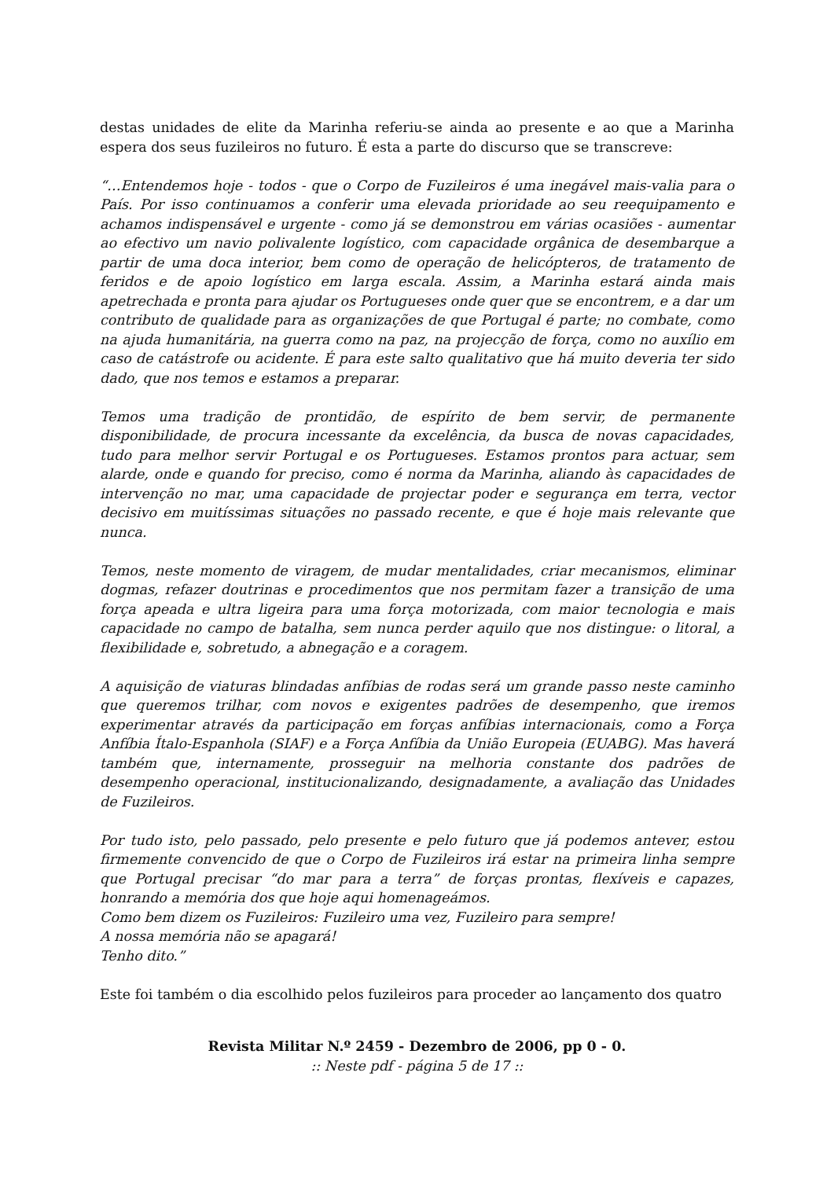destas unidades de elite da Marinha referiu-se ainda ao presente e ao que a Marinha espera dos seus fuzileiros no futuro. É esta a parte do discurso que se transcreve:
“…Entendemos hoje - todos - que o Corpo de Fuzileiros é uma inegável mais-valia para o País. Por isso continuamos a conferir uma elevada prioridade ao seu reequipamento e achamos indispensável e urgente - como já se demonstrou em várias ocasiões - aumentar ao efectivo um navio polivalente logístico, com capacidade orgânica de desembarque a partir de uma doca interior, bem como de operação de helicópteros, de tratamento de feridos e de apoio logístico em larga escala. Assim, a Marinha estará ainda mais apetrechada e pronta para ajudar os Portugueses onde quer que se encontrem, e a dar um contributo de qualidade para as organizações de que Portugal é parte; no combate, como na ajuda humanitária, na guerra como na paz, na projecção de força, como no auxílio em caso de catástrofe ou acidente. É para este salto qualitativo que há muito deveria ter sido dado, que nos temos e estamos a preparar.
Temos uma tradição de prontidão, de espírito de bem servir, de permanente disponibilidade, de procura incessante da excelência, da busca de novas capacidades, tudo para melhor servir Portugal e os Portugueses. Estamos prontos para actuar, sem alarde, onde e quando for preciso, como é norma da Marinha, aliando às capacidades de intervenção no mar, uma capacidade de projectar poder e segurança em terra, vector decisivo em muitíssimas situações no passado recente, e que é hoje mais relevante que nunca.
Temos, neste momento de viragem, de mudar mentalidades, criar mecanismos, eliminar dogmas, refazer doutrinas e procedimentos que nos permitam fazer a transição de uma força apeada e ultra ligeira para uma força motorizada, com maior tecnologia e mais capacidade no campo de batalha, sem nunca perder aquilo que nos distingue: o litoral, a flexibilidade e, sobretudo, a abnegação e a coragem.
A aquisição de viaturas blindadas anfíbias de rodas será um grande passo neste caminho que queremos trilhar, com novos e exigentes padrões de desempenho, que iremos experimentar através da participação em forças anfíbias internacionais, como a Força Anfíbia Ítalo-Espanhola (SIAF) e a Força Anfíbia da União Europeia (EUABG). Mas haverá também que, internamente, prosseguir na melhoria constante dos padrões de desempenho operacional, institucionalizando, designadamente, a avaliação das Unidades de Fuzileiros.
Por tudo isto, pelo passado, pelo presente e pelo futuro que já podemos antever, estou firmemente convencido de que o Corpo de Fuzileiros irá estar na primeira linha sempre que Portugal precisar “do mar para a terra” de forças prontas, flexíveis e capazes, honrando a memória dos que hoje aqui homenageámos.
Como bem dizem os Fuzileiros: Fuzileiro uma vez, Fuzileiro para sempre!
A nossa memória não se apagará!
Tenho dito.”
Este foi também o dia escolhido pelos fuzileiros para proceder ao lançamento dos quatro
Revista Militar N.º 2459 - Dezembro de 2006, pp 0 - 0.
:: Neste pdf - página 5 de 17 ::